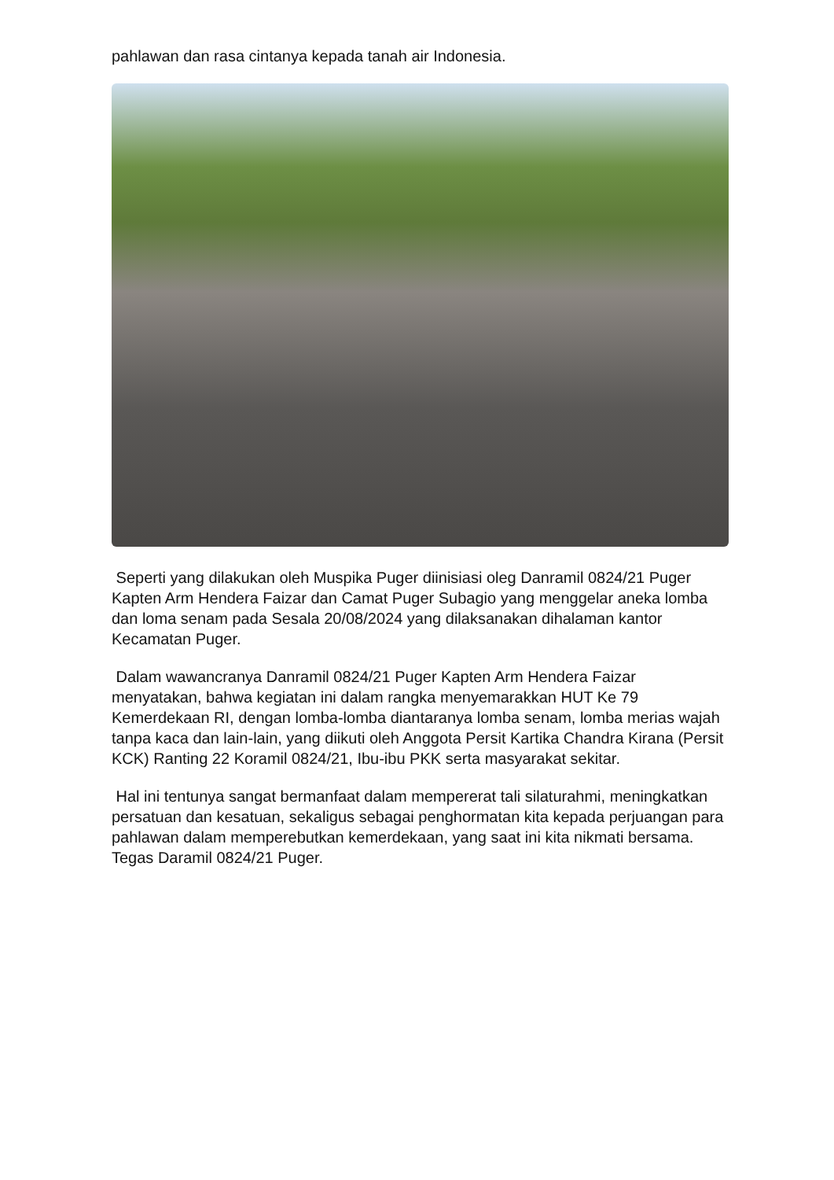pahlawan dan rasa cintanya kepada tanah air Indonesia.
Seperti yang dilakukan oleh Muspika Puger diinisiasi oleg Danramil 0824/21 Puger Kapten Arm Hendera Faizar dan Camat Puger Subagio yang menggelar aneka lomba dan loma senam pada Sesala 20/08/2024 yang dilaksanakan dihalaman kantor Kecamatan Puger.
Dalam wawancranya Danramil 0824/21 Puger Kapten Arm Hendera Faizar menyatakan, bahwa kegiatan ini dalam rangka menyemarakkan HUT Ke 79 Kemerdekaan RI, dengan lomba-lomba diantaranya lomba senam, lomba merias wajah tanpa kaca dan lain-lain, yang diikuti oleh Anggota Persit Kartika Chandra Kirana (Persit KCK) Ranting 22 Koramil 0824/21, Ibu-ibu PKK serta masyarakat sekitar.
Hal ini tentunya sangat bermanfaat dalam mempererat tali silaturahmi, meningkatkan persatuan dan kesatuan, sekaligus sebagai penghormatan kita kepada perjuangan para pahlawan dalam memperebutkan kemerdekaan, yang saat ini kita nikmati bersama. Tegas Daramil 0824/21 Puger.